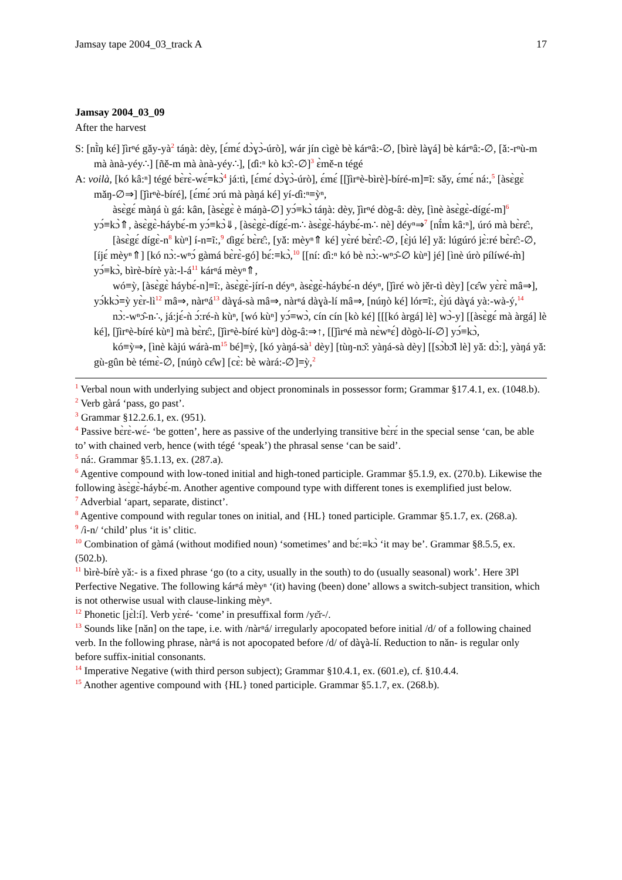Jamsay tape 2004_03_track A 17
Jamsay 2004_03_09
After the harvest
S: [nĩ̀ŋ ké] ǰìrⁿé gǎy-yà<sup>2</sup> táŋà: dèy, [ɛ́mɛ́ dɔ̀ɣɔ̀-úrò], wár jín cìgè bè kárⁿâ:-∅, [bìrè làɣá] bè kárⁿâ:-∅, [ǎ:-rⁿù-m mà ànà-yéy∴] [ñě-m mà ànà-yéy∴], [ɗì:ⁿ kò kɔ̂:-∅]<sup>3</sup> ɛ̀mě-n tégé
A: voilà, [kó kâ:ⁿ] tégé bɛ̀rɛ̀-wɛ́≡kɔ̀<sup>4</sup> já:tì, [ɛ́mɛ́ dɔ̀ɣɔ̀-úrò], ɛ́mɛ́ [[ǰìrⁿè-bìrè]-bíré-m]≡ĩ: sǎy, ɛ́mɛ́ ná:,<sup>5</sup> [àsɛ̀gɛ̀ mǎŋ-∅⇒] [ǰìrⁿè-bíré], [ɛ́mɛ́ ɔrú mà pàŋá ké] yí-ɗì:ⁿ≡ỳⁿ,
àsɛ̀gɛ́ màŋá ù gá: kân, [àsɛ̀gɛ̀ è máŋà-∅] yɔ́≡kɔ̀ táŋà: dèy, ǰìrⁿé dòg-â: dèy, [ìnè àsɛ̀gɛ̀-dígɛ́-m]<sup>6</sup> yɔ́≡kɔ̀⇑, àsɛ̀gɛ̀-háybɛ́-m yɔ́≡kɔ̀⇓, [àsɛ̀gɛ̀-dígɛ́-m∴ àsɛ̀gɛ̀-háybɛ́-m∴ nè] déyⁿ⇒<sup>7</sup> [nĩ́m kâ:ⁿ], úró mà bɛ̀rɛ̂:,
[àsɛ̀gɛ́ dígɛ̀-n<sup>8</sup> kùⁿ] í-n≡ĩ:,<sup>9</sup> ɗigɛ́ bɛ̀rɛ̂:, [yǎ: mèyⁿ⇑ ké] yɛ̀ré bɛ̀rɛ̂:-∅, [ɛ̀jú lé] yǎ: lúgúró jɛ̀:ré bɛ̀rɛ̂:-∅, [íjɛ́ mèyⁿ⇑] [kó nɔ̀:-wⁿɔ́ gàmá bɛ̀rɛ̀-gó] bɛ́:≡kɔ̀,<sup>10</sup> [[ní: ɗì:ⁿ kó bè nɔ̀:-wⁿɔ̂-∅ kùⁿ] jé] [ìnè úrò pílíwé-m̀] yɔ́≡kɔ̀, bìrè-bírè yà:-l-á<sup>11</sup> kárⁿá mèyⁿ⇑,
wó≡ỳ, [àsɛ̀gɛ̀ háybɛ́-n]≡ĩ:, àsɛ̀gɛ̀-jírí-n déyⁿ, àsɛ̀gɛ̀-háybɛ́-n déyⁿ, [ǰìré wò jěr-tì dèy] [cɛ̂w yɛ̀rɛ̀ mâ⇒], yɔ́kkɔ̀≡ỳ yɛ̀r-lì<sup>12</sup> mâ⇒, nàrⁿá<sup>13</sup> dàɣá-sà mâ⇒, nàrⁿá dàɣà-lí mâ⇒, [núŋò ké] lór≡ĩ:, ɛ̀jú dàɣá yà:-wà-ý,<sup>14</sup>
nɔ̀:-wⁿɔ̂-n∴, já:jɛ́-ǹ ɔ́:ré-ǹ kùⁿ, [wó kùⁿ] yɔ́≡wɔ̀, cín cín [kò ké] [[[kó àrgá] lè] wɔ̀-y] [[àsɛ̀gɛ́ mà àrgá] lè ké], [ǰìrⁿè-bíré kùⁿ] mà bɛ̀rɛ̂:, [ǰìrⁿè-bíré kùⁿ] dòg-â:⇒↑, [[ǰìrⁿé mà nɛ̀wⁿɛ́] dògò-lí-∅] yɔ́≡kɔ̀,
kó≡ỳ⇒, [ìnè kàjú wárà-m<sup>15</sup> bé]≡ỳ, [kó yàŋá-sà<sup>1</sup> dèy] [tùŋ-nɔ̌: yàŋá-sà dèy] [[sɔ̀bɔ̌l lè] yǎ: dɔ̀:], yàŋá yǎ: gù-gûn bè témɛ̀-∅, [núŋò cɛ̂w] [cɛ̀: bè wàrá:-∅]≡ỳ,<sup>2</sup>
<sup>1</sup> Verbal noun with underlying subject and object pronominals in possessor form; Grammar §17.4.1, ex. (1048.b).
<sup>2</sup> Verb gàrá ‘pass, go past’.
<sup>3</sup> Grammar §12.2.6.1, ex. (951).
<sup>4</sup> Passive bɛ̀rɛ̀-wɛ́- ‘be gotten’, here as passive of the underlying transitive bɛ̀rɛ́ in the special sense ‘can, be able to’ with chained verb, hence (with tégé ‘speak’) the phrasal sense ‘can be said’.
<sup>5</sup> ná:. Grammar §5.1.13, ex. (287.a).
<sup>6</sup> Agentive compound with low-toned initial and high-toned participle. Grammar §5.1.9, ex. (270.b). Likewise the following àsɛ̀gɛ̀-háybɛ́-m. Another agentive compound type with different tones is exemplified just below.
<sup>7</sup> Adverbial ‘apart, separate, distinct’.
<sup>8</sup> Agentive compound with regular tones on initial, and {HL} toned participle. Grammar §5.1.7, ex. (268.a).
<sup>9</sup> /ì-n/ ‘child’ plus ‘it is’ clitic.
<sup>10</sup> Combination of gàmá (without modified noun) ‘sometimes’ and bɛ́:≡kɔ̀ ‘it may be’. Grammar §8.5.5, ex. (502.b).
<sup>11</sup> bìrè-bírè yǎ:- is a fixed phrase ‘go (to a city, usually in the south) to do (usually seasonal) work’. Here 3Pl Perfective Negative. The following kárⁿá mèyⁿ ‘(it) having (been) done’ allows a switch-subject transition, which is not otherwise usual with clause-linking mèyⁿ.
<sup>12</sup> Phonetic [jɛ̀l:í]. Verb yɛ̀ré- ‘come’ in presuffixal form /yɛ̌r-/.
<sup>13</sup> Sounds like [nǎn] on the tape, i.e. with /nàrⁿá/ irregularly apocopated before initial /d/ of a following chained verb. In the following phrase, nàrⁿá is not apocopated before /d/ of dàɣà-lí. Reduction to nǎn- is regular only before suffix-initial consonants.
<sup>14</sup> Imperative Negative (with third person subject); Grammar §10.4.1, ex. (601.e), cf. §10.4.4.
<sup>15</sup> Another agentive compound with {HL} toned participle. Grammar §5.1.7, ex. (268.b).